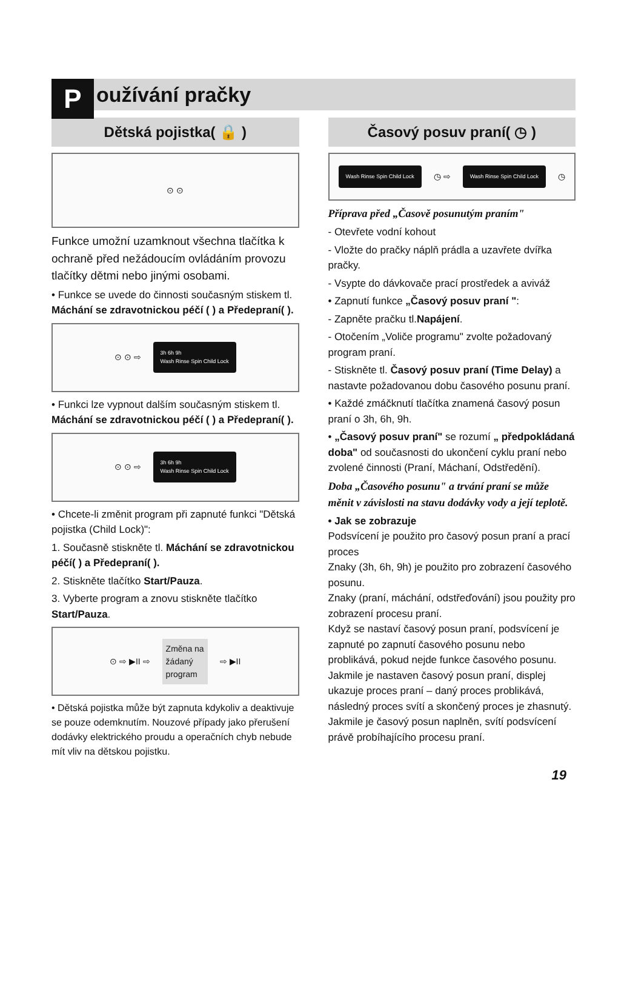P
oužívání pračky
Dětská pojistka( 🔒 )
⊙ ⊙
Funkce umožní uzamknout všechna tlačítka k ochraně před nežádoucím ovládáním provozu tlačítky dětmi nebo jinými osobami.
• Funkce se uvede do činnosti současným stiskem tl. Máchání se zdravotnickou péčí ( ) a Předepraní( ).
⊙ ⊙ ⇨ 3h 6h 9h
Wash Rinse Spin Child Lock
• Funkci lze vypnout dalším současným stiskem tl. Máchání se zdravotnickou péčí ( ) a Předepraní( ).
⊙ ⊙ ⇨ 3h 6h 9h
Wash Rinse Spin Child Lock
• Chcete-li změnit program při zapnuté funkci "Dětská pojistka (Child Lock)":
1. Současně stiskněte tl. Máchání se zdravotnickou péčí( ) a Předepraní( ).
2. Stiskněte tlačítko Start/Pauza.
3. Vyberte program a znovu stiskněte tlačítko Start/Pauza.
⊙ ⇨ ▶II ⇨ Změna na
žádaný
program ⇨ ▶II
• Dětská pojistka může být zapnuta kdykoliv a deaktivuje se pouze odemknutím. Nouzové případy jako přerušení dodávky elektrického proudu a operačních chyb nebude mít vliv na dětskou pojistku.
Časový posuv praní( ◷ )
Wash Rinse Spin Child Lock ◷ ⇨ Wash Rinse Spin Child Lock ◷
Příprava před „Časově posunutým praním"
- Otevřete vodní kohout
- Vložte do pračky náplň prádla a uzavřete dvířka pračky.
- Vsypte do dávkovače prací prostředek a aviváž
• Zapnutí funkce „Časový posuv praní ":
- Zapněte pračku tl.Napájení.
- Otočením „Voliče programu" zvolte požadovaný program praní.
- Stiskněte tl. Časový posuv praní (Time Delay) a nastavte požadovanou dobu časového posunu praní.
• Každé zmáčknutí tlačítka znamená časový posun praní o 3h, 6h, 9h.
• „Časový posuv praní" se rozumí „ předpokládaná doba" od současnosti do ukončení cyklu praní nebo zvolené činnosti (Praní, Máchaní, Odstředění).
Doba „Časového posunu" a trvání praní se může měnit v závislosti na stavu dodávky vody a její teplotě.
• Jak se zobrazuje
Podsvícení je použito pro časový posun praní a prací proces
Znaky (3h, 6h, 9h) je použito pro zobrazení časového posunu.
Znaky (praní, máchání, odstřeďování) jsou použity pro zobrazení procesu praní.
Když se nastaví časový posun praní, podsvícení je zapnuté po zapnutí časového posunu nebo problikává, pokud nejde funkce časového posunu.
Jakmile je nastaven časový posun praní, displej ukazuje proces praní – daný proces problikává, následný proces svítí a skončený proces je zhasnutý.
Jakmile je časový posun naplněn, svítí podsvícení právě probíhajícího procesu praní.
19